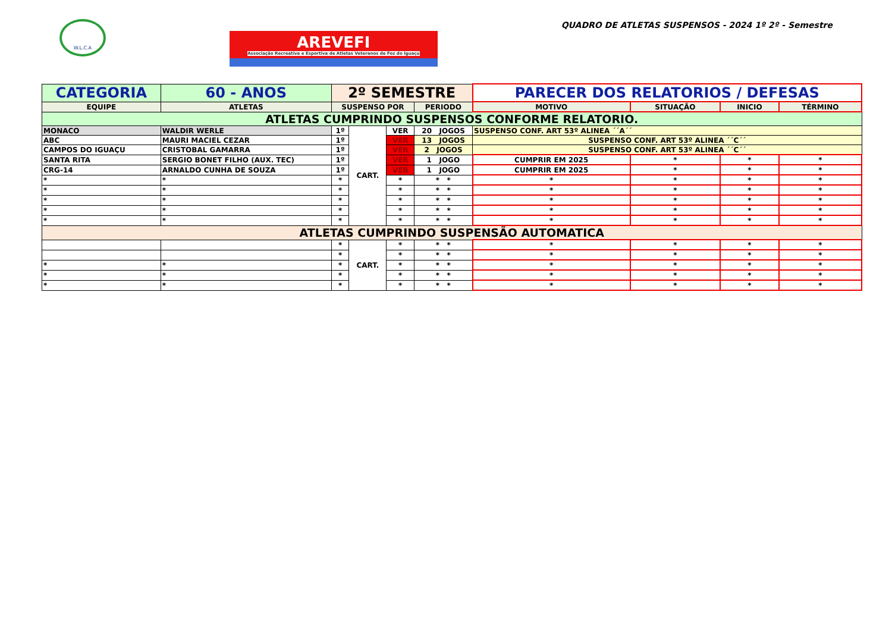W.L.C.A
AREVEFI
Associação Recreativa e Esportiva de Atletas Veteranos de Foz do Iguaçu
QUADRO DE ATLETAS SUSPENSOS - 2024 1º 2º - Semestre
| CATEGORIA | 60 - ANOS | 2º SEMESTRE | | | | PARECER DOS RELATORIOS / DEFESAS | | | |
| EQUIPE | ATLETAS | SUSPENSO POR | | | PERIODO | MOTIVO | SITUAÇÃO | INICIO | TÉRMINO |
| ATLETAS CUMPRINDO SUSPENSOS CONFORME RELATORIO. | | | | | | | | | |
| MONACO | WALDIR WERLE | 1º | CART. | VER | 20 JOGOS | SUSPENSO CONF. ART 53º ALINEA ´´A´´ | | | |
| ABC | MAURI MACIEL CEZAR | 1º | | VER | 13 JOGOS | SUSPENSO CONF. ART 53º ALINEA ´´C´´ | | | |
| CAMPOS DO IGUAÇU | CRISTOBAL GAMARRA | 1º | | VER | 2 JOGOS | SUSPENSO CONF. ART 53º ALINEA ´´C´´ | | | |
| SANTA RITA | SERGIO BONET FILHO (AUX. TEC) | 1º | | VER | 1 JOGO | CUMPRIR EM 2025 | * | * | * |
| CRG-14 | ARNALDO CUNHA DE SOUZA | 1º | | VER | 1 JOGO | CUMPRIR EM 2025 | * | * | * |
| * | * | * | | * | * * | * | * | * | * |
| * | * | * | | * | * * | * | * | * | * |
| * | * | * | | * | * * | * | * | * | * |
| * | * | * | | * | * * | * | * | * | * |
| * | * | * | | * | * * | * | * | * | * |
| ATLETAS CUMPRINDO SUSPENSÃO AUTOMATICA | | | | | | | | | |
| | | * | CART. | * | * * | * | * | * | * |
| | | * | | * | * * | * | * | * | * |
| * | * | * | | * | * * | * | * | * | * |
| * | * | * | | * | * * | * | * | * | * |
| * | * | * | | * | * * | * | * | * | * |